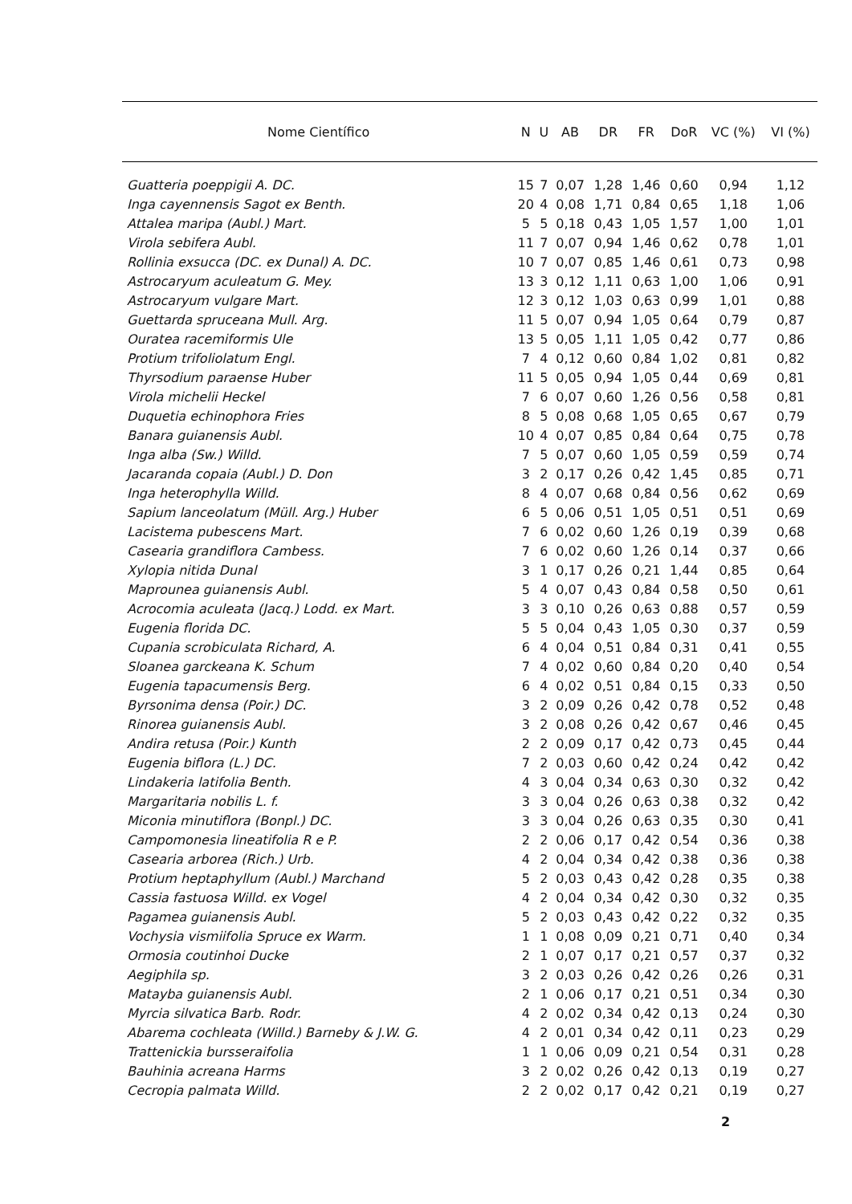| Nome Científico | N | U | AB | DR | FR | DoR | VC (%) | VI (%) |
| --- | --- | --- | --- | --- | --- | --- | --- | --- |
| Guatteria poeppigii A. DC. | 15 | 7 | 0,07 | 1,28 | 1,46 | 0,60 | 0,94 | 1,12 |
| Inga cayennensis Sagot ex Benth. | 20 | 4 | 0,08 | 1,71 | 0,84 | 0,65 | 1,18 | 1,06 |
| Attalea maripa (Aubl.) Mart. | 5 | 5 | 0,18 | 0,43 | 1,05 | 1,57 | 1,00 | 1,01 |
| Virola sebifera Aubl. | 11 | 7 | 0,07 | 0,94 | 1,46 | 0,62 | 0,78 | 1,01 |
| Rollinia exsucca (DC. ex Dunal) A. DC. | 10 | 7 | 0,07 | 0,85 | 1,46 | 0,61 | 0,73 | 0,98 |
| Astrocaryum aculeatum G. Mey. | 13 | 3 | 0,12 | 1,11 | 0,63 | 1,00 | 1,06 | 0,91 |
| Astrocaryum vulgare Mart. | 12 | 3 | 0,12 | 1,03 | 0,63 | 0,99 | 1,01 | 0,88 |
| Guettarda spruceana Mull. Arg. | 11 | 5 | 0,07 | 0,94 | 1,05 | 0,64 | 0,79 | 0,87 |
| Ouratea racemiformis Ule | 13 | 5 | 0,05 | 1,11 | 1,05 | 0,42 | 0,77 | 0,86 |
| Protium trifoliolatum Engl. | 7 | 4 | 0,12 | 0,60 | 0,84 | 1,02 | 0,81 | 0,82 |
| Thyrsodium paraense Huber | 11 | 5 | 0,05 | 0,94 | 1,05 | 0,44 | 0,69 | 0,81 |
| Virola michelii Heckel | 7 | 6 | 0,07 | 0,60 | 1,26 | 0,56 | 0,58 | 0,81 |
| Duquetia echinophora Fries | 8 | 5 | 0,08 | 0,68 | 1,05 | 0,65 | 0,67 | 0,79 |
| Banara guianensis Aubl. | 10 | 4 | 0,07 | 0,85 | 0,84 | 0,64 | 0,75 | 0,78 |
| Inga alba (Sw.) Willd. | 7 | 5 | 0,07 | 0,60 | 1,05 | 0,59 | 0,59 | 0,74 |
| Jacaranda copaia (Aubl.) D. Don | 3 | 2 | 0,17 | 0,26 | 0,42 | 1,45 | 0,85 | 0,71 |
| Inga heterophylla Willd. | 8 | 4 | 0,07 | 0,68 | 0,84 | 0,56 | 0,62 | 0,69 |
| Sapium lanceolatum (Müll. Arg.) Huber | 6 | 5 | 0,06 | 0,51 | 1,05 | 0,51 | 0,51 | 0,69 |
| Lacistema pubescens Mart. | 7 | 6 | 0,02 | 0,60 | 1,26 | 0,19 | 0,39 | 0,68 |
| Casearia grandiflora Cambess. | 7 | 6 | 0,02 | 0,60 | 1,26 | 0,14 | 0,37 | 0,66 |
| Xylopia nitida Dunal | 3 | 1 | 0,17 | 0,26 | 0,21 | 1,44 | 0,85 | 0,64 |
| Maprounea guianensis Aubl. | 5 | 4 | 0,07 | 0,43 | 0,84 | 0,58 | 0,50 | 0,61 |
| Acrocomia aculeata (Jacq.) Lodd. ex Mart. | 3 | 3 | 0,10 | 0,26 | 0,63 | 0,88 | 0,57 | 0,59 |
| Eugenia florida DC. | 5 | 5 | 0,04 | 0,43 | 1,05 | 0,30 | 0,37 | 0,59 |
| Cupania scrobiculata Richard, A. | 6 | 4 | 0,04 | 0,51 | 0,84 | 0,31 | 0,41 | 0,55 |
| Sloanea garckeana K. Schum | 7 | 4 | 0,02 | 0,60 | 0,84 | 0,20 | 0,40 | 0,54 |
| Eugenia tapacumensis Berg. | 6 | 4 | 0,02 | 0,51 | 0,84 | 0,15 | 0,33 | 0,50 |
| Byrsonima densa (Poir.) DC. | 3 | 2 | 0,09 | 0,26 | 0,42 | 0,78 | 0,52 | 0,48 |
| Rinorea guianensis Aubl. | 3 | 2 | 0,08 | 0,26 | 0,42 | 0,67 | 0,46 | 0,45 |
| Andira retusa (Poir.) Kunth | 2 | 2 | 0,09 | 0,17 | 0,42 | 0,73 | 0,45 | 0,44 |
| Eugenia biflora (L.) DC. | 7 | 2 | 0,03 | 0,60 | 0,42 | 0,24 | 0,42 | 0,42 |
| Lindakeria latifolia Benth. | 4 | 3 | 0,04 | 0,34 | 0,63 | 0,30 | 0,32 | 0,42 |
| Margaritaria nobilis L. f. | 3 | 3 | 0,04 | 0,26 | 0,63 | 0,38 | 0,32 | 0,42 |
| Miconia minutiflora (Bonpl.) DC. | 3 | 3 | 0,04 | 0,26 | 0,63 | 0,35 | 0,30 | 0,41 |
| Campomonesia lineatifolia R e P. | 2 | 2 | 0,06 | 0,17 | 0,42 | 0,54 | 0,36 | 0,38 |
| Casearia arborea (Rich.) Urb. | 4 | 2 | 0,04 | 0,34 | 0,42 | 0,38 | 0,36 | 0,38 |
| Protium heptaphyllum (Aubl.) Marchand | 5 | 2 | 0,03 | 0,43 | 0,42 | 0,28 | 0,35 | 0,38 |
| Cassia fastuosa Willd. ex Vogel | 4 | 2 | 0,04 | 0,34 | 0,42 | 0,30 | 0,32 | 0,35 |
| Pagamea guianensis Aubl. | 5 | 2 | 0,03 | 0,43 | 0,42 | 0,22 | 0,32 | 0,35 |
| Vochysia vismiifolia Spruce ex Warm. | 1 | 1 | 0,08 | 0,09 | 0,21 | 0,71 | 0,40 | 0,34 |
| Ormosia coutinhoi Ducke | 2 | 1 | 0,07 | 0,17 | 0,21 | 0,57 | 0,37 | 0,32 |
| Aegiphila sp. | 3 | 2 | 0,03 | 0,26 | 0,42 | 0,26 | 0,26 | 0,31 |
| Matayba guianensis Aubl. | 2 | 1 | 0,06 | 0,17 | 0,21 | 0,51 | 0,34 | 0,30 |
| Myrcia silvatica Barb. Rodr. | 4 | 2 | 0,02 | 0,34 | 0,42 | 0,13 | 0,24 | 0,30 |
| Abarema cochleata (Willd.) Barneby & J.W. G. | 4 | 2 | 0,01 | 0,34 | 0,42 | 0,11 | 0,23 | 0,29 |
| Trattenickia bursseraifolia | 1 | 1 | 0,06 | 0,09 | 0,21 | 0,54 | 0,31 | 0,28 |
| Bauhinia acreana Harms | 3 | 2 | 0,02 | 0,26 | 0,42 | 0,13 | 0,19 | 0,27 |
| Cecropia palmata Willd. | 2 | 2 | 0,02 | 0,17 | 0,42 | 0,21 | 0,19 | 0,27 |
2